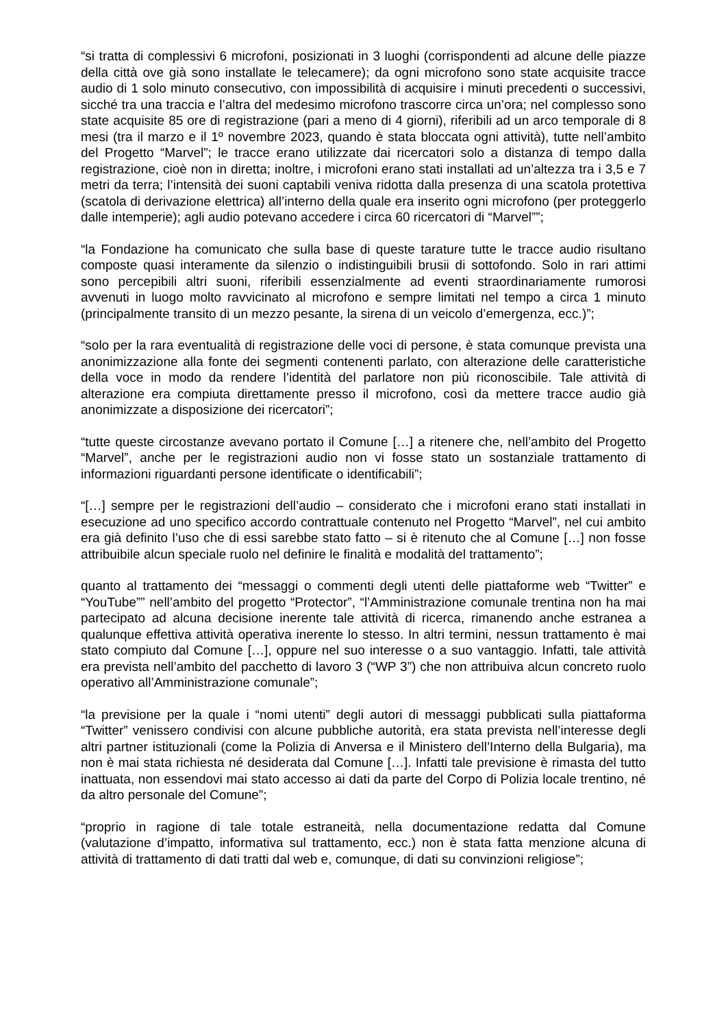“si tratta di complessivi 6 microfoni, posizionati in 3 luoghi (corrispondenti ad alcune delle piazze della città ove già sono installate le telecamere); da ogni microfono sono state acquisite tracce audio di 1 solo minuto consecutivo, con impossibilità di acquisire i minuti precedenti o successivi, sicché tra una traccia e l’altra del medesimo microfono trascorre circa un’ora; nel complesso sono state acquisite 85 ore di registrazione (pari a meno di 4 giorni), riferibili ad un arco temporale di 8 mesi (tra il marzo e il 1º novembre 2023, quando è stata bloccata ogni attività), tutte nell’ambito del Progetto “Marvel”; le tracce erano utilizzate dai ricercatori solo a distanza di tempo dalla registrazione, cioè non in diretta; inoltre, i microfoni erano stati installati ad un’altezza tra i 3,5 e 7 metri da terra; l’intensità dei suoni captabili veniva ridotta dalla presenza di una scatola protettiva (scatola di derivazione elettrica) all’interno della quale era inserito ogni microfono (per proteggerlo dalle intemperie); agli audio potevano accedere i circa 60 ricercatori di “Marvel””;
“la Fondazione ha comunicato che sulla base di queste tarature tutte le tracce audio risultano composte quasi interamente da silenzio o indistinguibili brusii di sottofondo. Solo in rari attimi sono percepibili altri suoni, riferibili essenzialmente ad eventi straordinariamente rumorosi avvenuti in luogo molto ravvicinato al microfono e sempre limitati nel tempo a circa 1 minuto (principalmente transito di un mezzo pesante, la sirena di un veicolo d’emergenza, ecc.)”;
“solo per la rara eventualità di registrazione delle voci di persone, è stata comunque prevista una anonimizzazione alla fonte dei segmenti contenenti parlato, con alterazione delle caratteristiche della voce in modo da rendere l’identità del parlatore non più riconoscibile. Tale attività di alterazione era compiuta direttamente presso il microfono, così da mettere tracce audio già anonimizzate a disposizione dei ricercatori”;
“tutte queste circostanze avevano portato il Comune […] a ritenere che, nell’ambito del Progetto “Marvel”, anche per le registrazioni audio non vi fosse stato un sostanziale trattamento di informazioni riguardanti persone identificate o identificabili”;
“[…] sempre per le registrazioni dell’audio – considerato che i microfoni erano stati installati in esecuzione ad uno specifico accordo contrattuale contenuto nel Progetto “Marvel”, nel cui ambito era già definito l’uso che di essi sarebbe stato fatto – si è ritenuto che al Comune […] non fosse attribuibile alcun speciale ruolo nel definire le finalità e modalità del trattamento”;
quanto al trattamento dei “messaggi o commenti degli utenti delle piattaforme web “Twitter” e “YouTube”” nell’ambito del progetto “Protector”, “l’Amministrazione comunale trentina non ha mai partecipato ad alcuna decisione inerente tale attività di ricerca, rimanendo anche estranea a qualunque effettiva attività operativa inerente lo stesso. In altri termini, nessun trattamento è mai stato compiuto dal Comune […], oppure nel suo interesse o a suo vantaggio. Infatti, tale attività era prevista nell’ambito del pacchetto di lavoro 3 (“WP 3”) che non attribuiva alcun concreto ruolo operativo all’Amministrazione comunale”;
“la previsione per la quale i “nomi utenti” degli autori di messaggi pubblicati sulla piattaforma “Twitter” venissero condivisi con alcune pubbliche autorità, era stata prevista nell’interesse degli altri partner istituzionali (come la Polizia di Anversa e il Ministero dell’Interno della Bulgaria), ma non è mai stata richiesta né desiderata dal Comune […]. Infatti tale previsione è rimasta del tutto inattuata, non essendovi mai stato accesso ai dati da parte del Corpo di Polizia locale trentino, né da altro personale del Comune”;
“proprio in ragione di tale totale estraneità, nella documentazione redatta dal Comune (valutazione d’impatto, informativa sul trattamento, ecc.) non è stata fatta menzione alcuna di attività di trattamento di dati tratti dal web e, comunque, di dati su convinzioni religiose”;